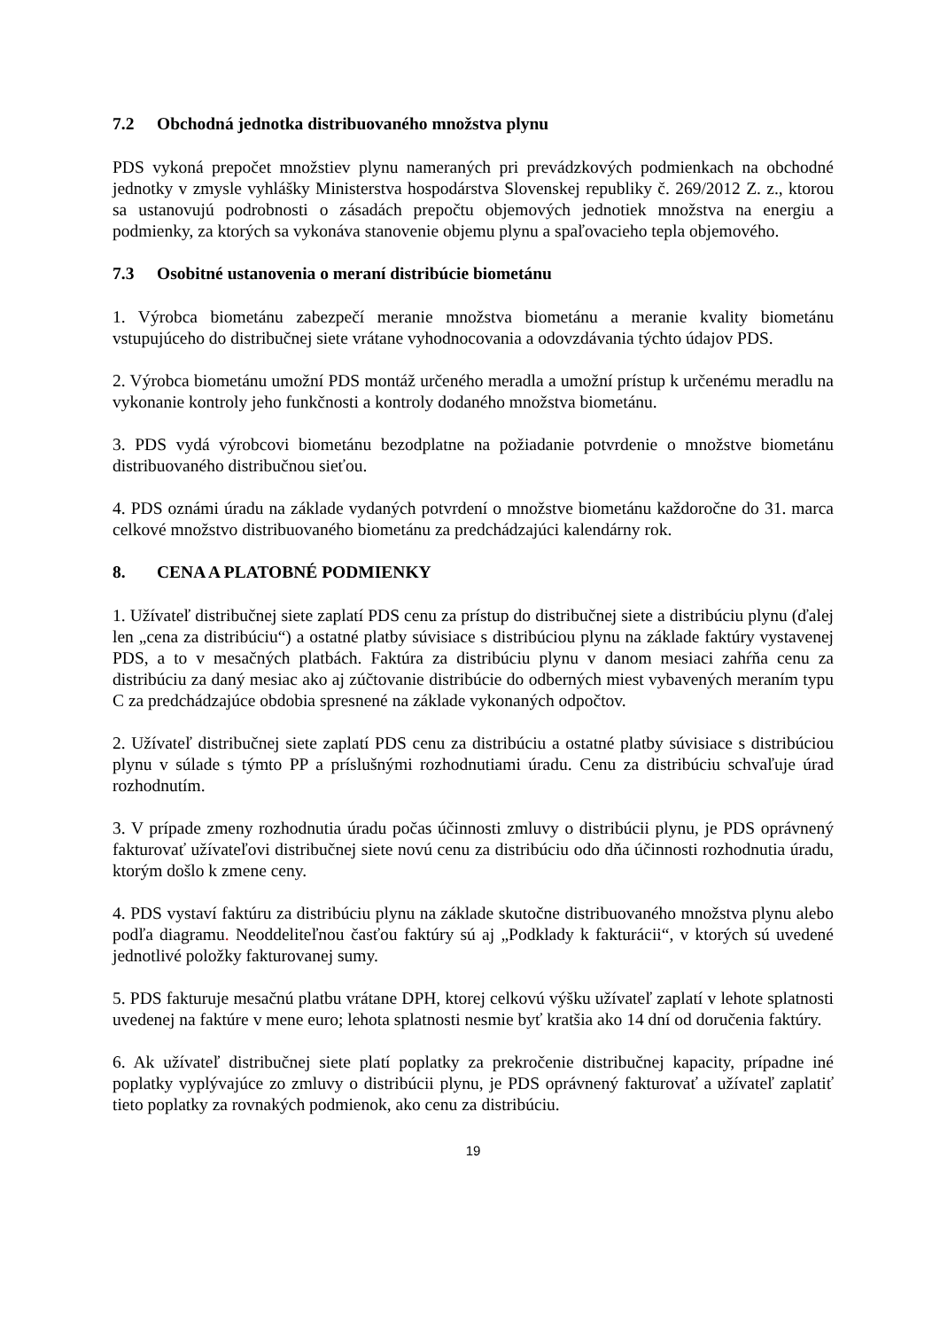7.2 Obchodná jednotka distribuovaného množstva plynu
PDS vykoná prepočet množstiev plynu nameraných pri prevádzkových podmienkach na obchodné jednotky v zmysle vyhlášky Ministerstva hospodárstva Slovenskej republiky č. 269/2012 Z. z., ktorou sa ustanovujú podrobnosti o zásadách prepočtu objemových jednotiek množstva na energiu a podmienky, za ktorých sa vykonáva stanovenie objemu plynu a spaľovacieho tepla objemového.
7.3 Osobitné ustanovenia o meraní distribúcie biometánu
1. Výrobca biometánu zabezpečí meranie množstva biometánu a meranie kvality biometánu vstupujúceho do distribučnej siete vrátane vyhodnocovania a odovzdávania týchto údajov PDS.
2. Výrobca biometánu umožní PDS montáž určeného meradla a umožní prístup k určenému meradlu na vykonanie kontroly jeho funkčnosti a kontroly dodaného množstva biometánu.
3. PDS vydá výrobcovi biometánu bezodplatne na požiadanie potvrdenie o množstve biometánu distribuovaného distribučnou sieťou.
4. PDS oznámi úradu na základe vydaných potvrdení o množstve biometánu každoročne do 31. marca celkové množstvo distribuovaného biometánu za predchádzajúci kalendárny rok.
8. CENA A PLATOBNÉ PODMIENKY
1. Užívateľ distribučnej siete zaplatí PDS cenu za prístup do distribučnej siete a distribúciu plynu (ďalej len „cena za distribúciu“) a ostatné platby súvisiace s distribúciou plynu na základe faktúry vystavenej PDS, a to v mesačných platbách. Faktúra za distribúciu plynu v danom mesiaci zahŕňa cenu za distribúciu za daný mesiac ako aj zúčtovanie distribúcie do odberných miest vybavených meraním typu C za predchádzajúce obdobia spresnené na základe vykonaných odpočtov.
2. Užívateľ distribučnej siete zaplatí PDS cenu za distribúciu a ostatné platby súvisiace s distribúciou plynu v súlade s týmto PP a príslušnými rozhodnutiami úradu. Cenu za distribúciu schvaľuje úrad rozhodnutím.
3. V prípade zmeny rozhodnutia úradu počas účinnosti zmluvy o distribúcii plynu, je PDS oprávnený fakturovať užívateľovi distribučnej siete novú cenu za distribúciu odo dňa účinnosti rozhodnutia úradu, ktorým došlo k zmene ceny.
4. PDS vystaví faktúru za distribúciu plynu na základe skutočne distribuovaného množstva plynu alebo podľa diagramu. Neoddeliteľnou časťou faktúry sú aj „Podklady k fakturácii“, v ktorých sú uvedené jednotlivé položky fakturovanej sumy.
5. PDS fakturuje mesačnú platbu vrátane DPH, ktorej celkovú výšku užívateľ zaplatí v lehote splatnosti uvedenej na faktúre v mene euro; lehota splatnosti nesmie byť kratšia ako 14 dní od doručenia faktúry.
6. Ak užívateľ distribučnej siete platí poplatky za prekročenie distribučnej kapacity, prípadne iné poplatky vyplývajúce zo zmluvy o distribúcii plynu, je PDS oprávnený fakturovať a užívateľ zaplatiť tieto poplatky za rovnakých podmienok, ako cenu za distribúciu.
19